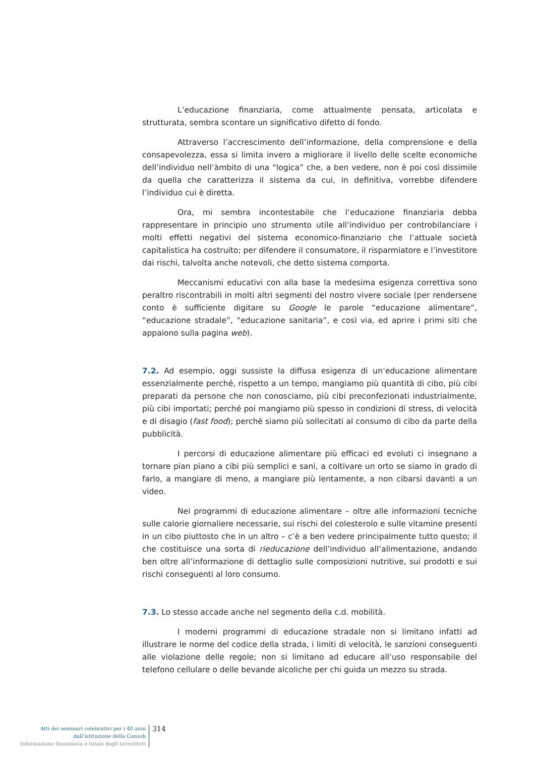L’educazione finanziaria, come attualmente pensata, articolata e strutturata, sembra scontare un significativo difetto di fondo.
Attraverso l’accrescimento dell’informazione, della comprensione e della consapevolezza, essa si limita invero a migliorare il livello delle scelte economiche dell’individuo nell’àmbito di una “logica” che, a ben vedere, non è poi così dissimile da quella che caratterizza il sistema da cui, in definitiva, vorrebbe difendere l’individuo cui è diretta.
Ora, mi sembra incontestabile che l’educazione finanziaria debba rappresentare in principio uno strumento utile all’individuo per controbilanciare i molti effetti negativi del sistema economico-finanziario che l’attuale società capitalistica ha costruito; per difendere il consumatore, il risparmiatore e l’investitore dai rischi, talvolta anche notevoli, che detto sistema comporta.
Meccanismi educativi con alla base la medesima esigenza correttiva sono peraltro riscontrabili in molti altri segmenti del nostro vivere sociale (per rendersene conto è sufficiente digitare su Google le parole “educazione alimentare”, “educazione stradale”, “educazione sanitaria”, e così via, ed aprire i primi siti che appaiono sulla pagina web).
7.2. Ad esempio, oggi sussiste la diffusa esigenza di un’educazione alimentare essenzialmente perché, rispetto a un tempo, mangiamo più quantità di cibo, più cibi preparati da persone che non conosciamo, più cibi preconfezionati industrialmente, più cibi importati; perché poi mangiamo più spesso in condizioni di stress, di velocità e di disagio (fast food); perché siamo più sollecitati al consumo di cibo da parte della pubblicità.
I percorsi di educazione alimentare più efficaci ed evoluti ci insegnano a tornare pian piano a cibi più semplici e sani, a coltivare un orto se siamo in grado di farlo, a mangiare di meno, a mangiare più lentamente, a non cibarsi davanti a un video.
Nei programmi di educazione alimentare – oltre alle informazioni tecniche sulle calorie giornaliere necessarie, sui rischi del colesterolo e sulle vitamine presenti in un cibo piuttosto che in un altro – c’è a ben vedere principalmente tutto questo; il che costituisce una sorta di rieducazione dell’individuo all’alimentazione, andando ben oltre all’informazione di dettaglio sulle composizioni nutritive, sui prodotti e sui rischi conseguenti al loro consumo.
7.3. Lo stesso accade anche nel segmento della c.d. mobilità.
I moderni programmi di educazione stradale non si limitano infatti ad illustrare le norme del codice della strada, i limiti di velocità, le sanzioni conseguenti alle violazione delle regole; non si limitano ad educare all’uso responsabile del telefono cellulare o delle bevande alcoliche per chi guida un mezzo su strada.
Atti dei seminari celebrativi per i 40 anni
dall’istituzione della Consob
Informazione finanziaria e tutale degli investitori
314